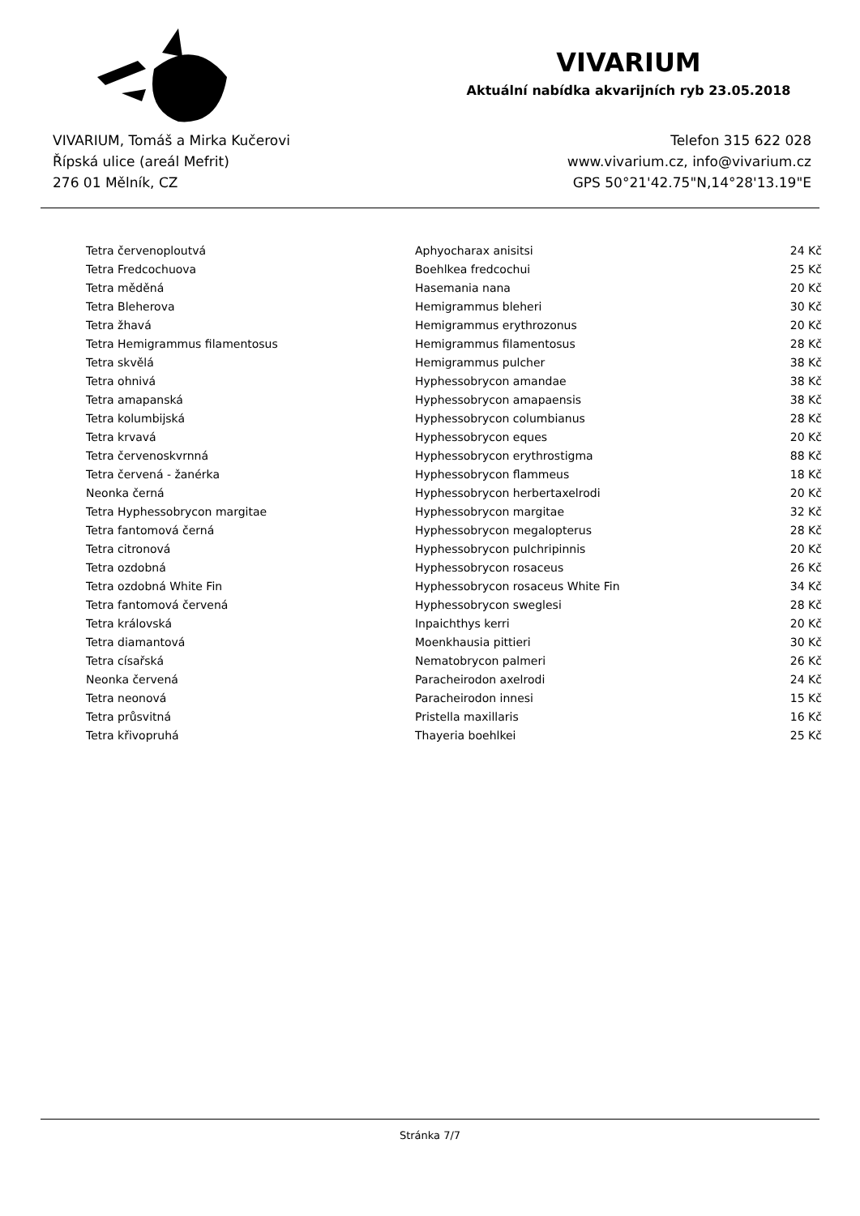VIVARIUM
Aktuální nabídka akvarijních ryb 23.05.2018
VIVARIUM, Tomáš a Mirka Kučerovi
Řípská ulice (areál Mefrit)
276 01 Mělník, CZ
Telefon 315 622 028
www.vivarium.cz, info@vivarium.cz
GPS 50°21'42.75"N,14°28'13.19"E
| Tetra červenoploutvá | Aphyocharax anisitsi | 24 Kč |
| Tetra Fredcochuova | Boehlkea fredcochui | 25 Kč |
| Tetra měděná | Hasemania nana | 20 Kč |
| Tetra Bleherova | Hemigrammus bleheri | 30 Kč |
| Tetra žhavá | Hemigrammus erythrozonus | 20 Kč |
| Tetra Hemigrammus filamentosus | Hemigrammus filamentosus | 28 Kč |
| Tetra skvělá | Hemigrammus pulcher | 38 Kč |
| Tetra ohnivá | Hyphessobrycon amandae | 38 Kč |
| Tetra amapanská | Hyphessobrycon amapaensis | 38 Kč |
| Tetra kolumbijská | Hyphessobrycon columbianus | 28 Kč |
| Tetra krvavá | Hyphessobrycon eques | 20 Kč |
| Tetra červenoskvrnná | Hyphessobrycon erythrostigma | 88 Kč |
| Tetra červená - žanérka | Hyphessobrycon flammeus | 18 Kč |
| Neonka černá | Hyphessobrycon herbertaxelrodi | 20 Kč |
| Tetra Hyphessobrycon margitae | Hyphessobrycon margitae | 32 Kč |
| Tetra fantomová černá | Hyphessobrycon megalopterus | 28 Kč |
| Tetra citronová | Hyphessobrycon pulchripinnis | 20 Kč |
| Tetra ozdobná | Hyphessobrycon rosaceus | 26 Kč |
| Tetra ozdobná White Fin | Hyphessobrycon rosaceus White Fin | 34 Kč |
| Tetra fantomová červená | Hyphessobrycon sweglesi | 28 Kč |
| Tetra královská | Inpaichthys kerri | 20 Kč |
| Tetra diamantová | Moenkhausia pittieri | 30 Kč |
| Tetra císařská | Nematobrycon palmeri | 26 Kč |
| Neonka červená | Paracheirodon axelrodi | 24 Kč |
| Tetra neonová | Paracheirodon innesi | 15 Kč |
| Tetra průsvitná | Pristella maxillaris | 16 Kč |
| Tetra křivopruhá | Thayeria boehlkei | 25 Kč |
Stránka 7/7